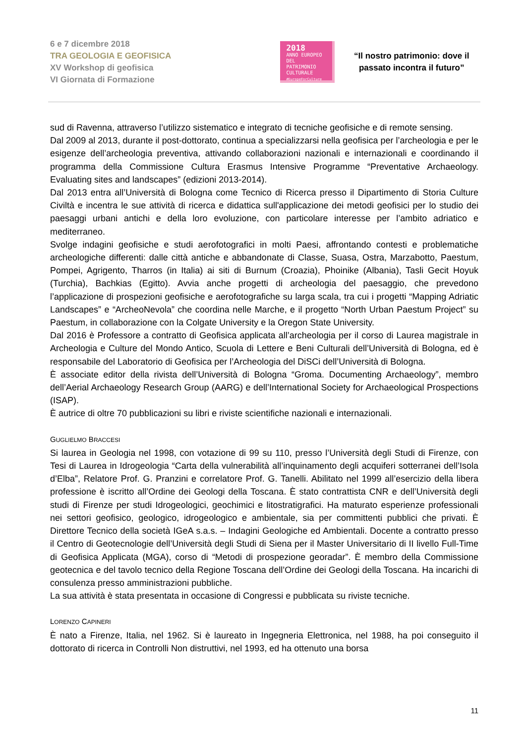6 e 7 dicembre 2018
TRA GEOLOGIA E GEOFISICA
XV Workshop di geofisica
VI Giornata di Formazione
2018
ANNO EUROPEO
DEL PATRIMONIO
CULTURALE
#EuropeForCulture
“Il nostro patrimonio: dove il passato incontra il futuro”
sud di Ravenna, attraverso l’utilizzo sistematico e integrato di tecniche geofisiche e di remote sensing.
Dal 2009 al 2013, durante il post-dottorato, continua a specializzarsi nella geofisica per l’archeologia e per le esigenze dell’archeologia preventiva, attivando collaborazioni nazionali e internazionali e coordinando il programma della Commissione Cultura Erasmus Intensive Programme “Preventative Archaeology. Evaluating sites and landscapes” (edizioni 2013-2014).
Dal 2013 entra all’Università di Bologna come Tecnico di Ricerca presso il Dipartimento di Storia Culture Civiltà e incentra le sue attività di ricerca e didattica sull'applicazione dei metodi geofisici per lo studio dei paesaggi urbani antichi e della loro evoluzione, con particolare interesse per l’ambito adriatico e mediterraneo.
Svolge indagini geofisiche e studi aerofotografici in molti Paesi, affrontando contesti e problematiche archeologiche differenti: dalle città antiche e abbandonate di Classe, Suasa, Ostra, Marzabotto, Paestum, Pompei, Agrigento, Tharros (in Italia) ai siti di Burnum (Croazia), Phoinike (Albania), Tasli Gecit Hoyuk (Turchia), Bachkias (Egitto). Avvia anche progetti di archeologia del paesaggio, che prevedono l’applicazione di prospezioni geofisiche e aerofotografiche su larga scala, tra cui i progetti “Mapping Adriatic Landscapes” e “ArcheoNevola” che coordina nelle Marche, e il progetto “North Urban Paestum Project” su Paestum, in collaborazione con la Colgate University e la Oregon State University.
Dal 2016 è Professore a contratto di Geofisica applicata all’archeologia per il corso di Laurea magistrale in Archeologia e Culture del Mondo Antico, Scuola di Lettere e Beni Culturali dell’Università di Bologna, ed è responsabile del Laboratorio di Geofisica per l’Archeologia del DiSCi dell’Università di Bologna.
È associate editor della rivista dell’Università di Bologna “Groma. Documenting Archaeology”, membro dell’Aerial Archaeology Research Group (AARG) e dell’International Society for Archaeological Prospections (ISAP).
È autrice di oltre 70 pubblicazioni su libri e riviste scientifiche nazionali e internazionali.
GUGLIELMO BRACCESI
Si laurea in Geologia nel 1998, con votazione di 99 su 110, presso l’Università degli Studi di Firenze, con Tesi di Laurea in Idrogeologia “Carta della vulnerabilità all’inquinamento degli acquiferi sotterranei dell’Isola d’Elba”, Relatore Prof. G. Pranzini e correlatore Prof. G. Tanelli. Abilitato nel 1999 all’esercizio della libera professione è iscritto all’Ordine dei Geologi della Toscana. È stato contrattista CNR e dell’Università degli studi di Firenze per studi Idrogeologici, geochimici e litostratigrafici. Ha maturato esperienze professionali nei settori geofisico, geologico, idrogeologico e ambientale, sia per committenti pubblici che privati. È Direttore Tecnico della società IGeA s.a.s. – Indagini Geologiche ed Ambientali. Docente a contratto presso il Centro di Geotecnologie dell’Università degli Studi di Siena per il Master Universitario di II livello Full-Time di Geofisica Applicata (MGA), corso di “Metodi di prospezione georadar”. È membro della Commissione geotecnica e del tavolo tecnico della Regione Toscana dell’Ordine dei Geologi della Toscana. Ha incarichi di consulenza presso amministrazioni pubbliche.
La sua attività è stata presentata in occasione di Congressi e pubblicata su riviste tecniche.
LORENZO CAPINERI
È nato a Firenze, Italia, nel 1962. Si è laureato in Ingegneria Elettronica, nel 1988, ha poi conseguito il dottorato di ricerca in Controlli Non distruttivi, nel 1993, ed ha ottenuto una borsa
11